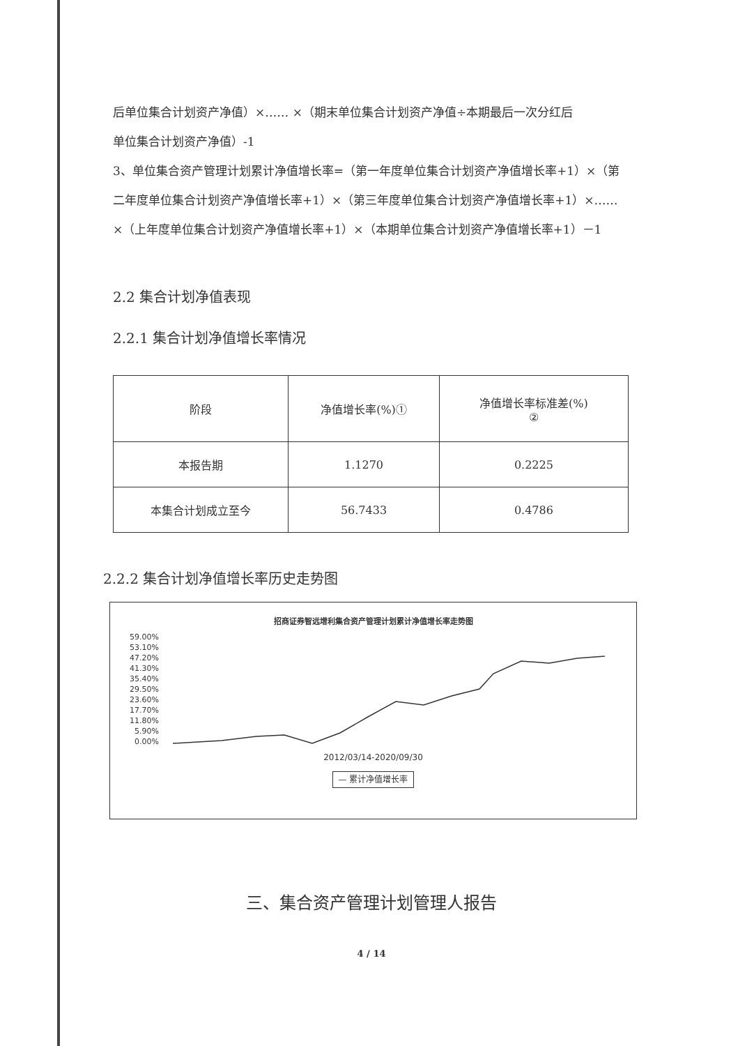后单位集合计划资产净值）×…… ×（期末单位集合计划资产净值÷本期最后一次分红后
单位集合计划资产净值）-1
3、单位集合资产管理计划累计净值增长率=（第一年度单位集合计划资产净值增长率+1）×（第二年度单位集合计划资产净值增长率+1）×（第三年度单位集合计划资产净值增长率+1）×…… ×（上年度单位集合计划资产净值增长率+1）×（本期单位集合计划资产净值增长率+1）－1
2.2 集合计划净值表现
2.2.1 集合计划净值增长率情况
| 阶段 | 净值增长率(%)① | 净值增长率标准差(%) ② |
| 本报告期 | 1.1270 | 0.2225 |
| 本集合计划成立至今 | 56.7433 | 0.4786 |
2.2.2 集合计划净值增长率历史走势图
招商证券智远增利集合资产管理计划累计净值增长率走势图
59.00%
53.10%
47.20%
41.30%
35.40%
29.50%
23.60%
17.70%
11.80%
5.90%
0.00%
2012/03/14-2020/09/30
— 累计净值增长率
三、集合资产管理计划管理人报告
4 / 14